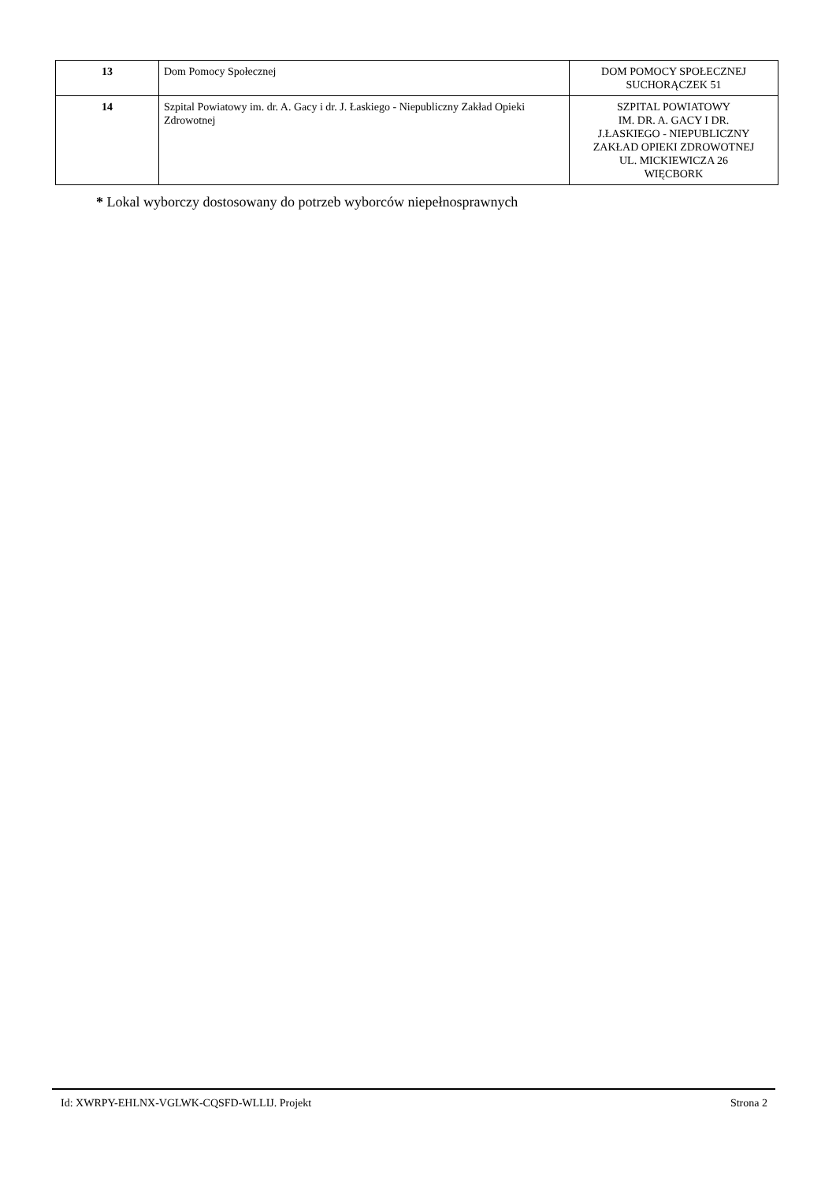| 13 | Dom Pomocy Społecznej | DOM POMOCY SPOŁECZNEJ SUCHORĄCZEK 51 |
| 14 | Szpital Powiatowy im. dr. A. Gacy i dr. J. Łaskiego - Niepubliczny Zakład Opieki Zdrowotnej | SZPITAL POWIATOWY IM. DR. A. GACY I DR. J.ŁASKIEGO - NIEPUBLICZNY ZAKŁAD OPIEKI ZDROWOTNEJ UL. MICKIEWICZA 26 WIĘCBORK |
* Lokal wyborczy dostosowany do potrzeb wyborców niepełnosprawnych
Id: XWRPY-EHLNX-VGLWK-CQSFD-WLLIJ. Projekt Strona 2